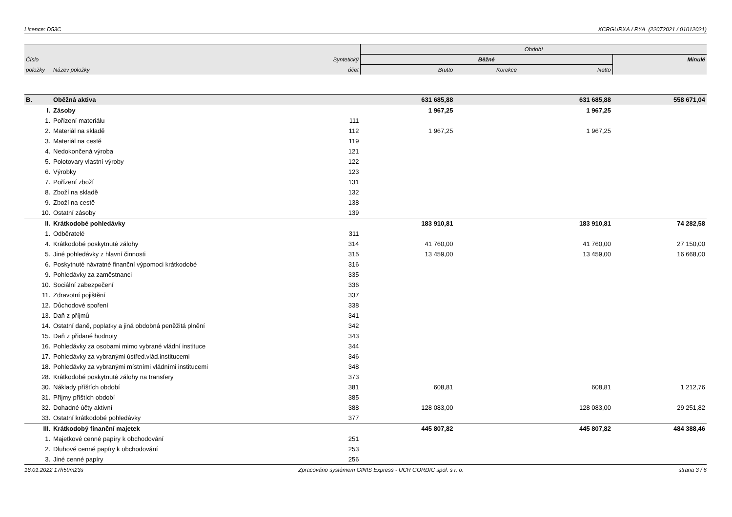Licence: D53C XCRGURXA / RYA (22072021 / 01012021)
| | | | Období | | | |
| Číslo | | Syntetický | Běžné | | | Minulé |
| položky | Název položky | účet | Brutto | Korekce | Netto | |
| B. | Oběžná aktiva | | 631 685,88 | | 631 685,88 | 558 671,04 |
| I. | Zásoby | | 1 967,25 | | 1 967,25 | |
| 1. | Pořízení materiálu | 111 | | | | |
| 2. | Materiál na skladě | 112 | 1 967,25 | | 1 967,25 | |
| 3. | Materiál na cestě | 119 | | | | |
| 4. | Nedokončená výroba | 121 | | | | |
| 5. | Polotovary vlastní výroby | 122 | | | | |
| 6. | Výrobky | 123 | | | | |
| 7. | Pořízení zboží | 131 | | | | |
| 8. | Zboží na skladě | 132 | | | | |
| 9. | Zboží na cestě | 138 | | | | |
| 10. | Ostatní zásoby | 139 | | | | |
| II. | Krátkodobé pohledávky | | 183 910,81 | | 183 910,81 | 74 282,58 |
| 1. | Odběratelé | 311 | | | | |
| 4. | Krátkodobé poskytnuté zálohy | 314 | 41 760,00 | | 41 760,00 | 27 150,00 |
| 5. | Jiné pohledávky z hlavní činnosti | 315 | 13 459,00 | | 13 459,00 | 16 668,00 |
| 6. | Poskytnuté návratné finanční výpomoci krátkodobé | 316 | | | | |
| 9. | Pohledávky za zaměstnanci | 335 | | | | |
| 10. | Sociální zabezpečení | 336 | | | | |
| 11. | Zdravotní pojištění | 337 | | | | |
| 12. | Důchodové spoření | 338 | | | | |
| 13. | Daň z příjmů | 341 | | | | |
| 14. | Ostatní daně, poplatky a jiná obdobná peněžitá plnění | 342 | | | | |
| 15. | Daň z přidané hodnoty | 343 | | | | |
| 16. | Pohledávky za osobami mimo vybrané vládní instituce | 344 | | | | |
| 17. | Pohledávky za vybranými ústřed.vlád.institucemi | 346 | | | | |
| 18. | Pohledávky za vybranými místními vládními institucemi | 348 | | | | |
| 28. | Krátkodobé poskytnuté zálohy na transfery | 373 | | | | |
| 30. | Náklady příštích období | 381 | 608,81 | | 608,81 | 1 212,76 |
| 31. | Příjmy příštích období | 385 | | | | |
| 32. | Dohadné účty aktivní | 388 | 128 083,00 | | 128 083,00 | 29 251,82 |
| 33. | Ostatní krátkodobé pohledávky | 377 | | | | |
| III. | Krátkodobý finanční majetek | | 445 807,82 | | 445 807,82 | 484 388,46 |
| 1. | Majetkové cenné papíry k obchodování | 251 | | | | |
| 2. | Dluhové cenné papíry k obchodování | 253 | | | | |
| 3. | Jiné cenné papíry | 256 | | | | |
18.01.2022 17h59m23s Zpracováno systémem GINIS Express - UCR GORDIC spol. s r. o. strana 3 / 6